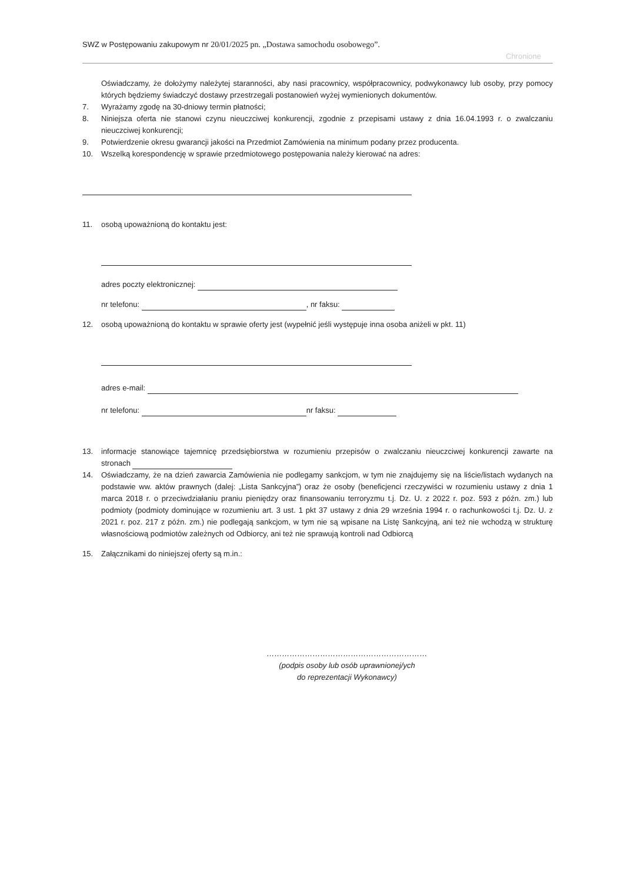SWZ w Postępowaniu zakupowym nr 20/01/2025 pn. „Dostawa samochodu osobowego”.
Chronione
Oświadczamy, że dołożymy należytej staranności, aby nasi pracownicy, współpracownicy, podwykonawcy lub osoby, przy pomocy których będziemy świadczyć dostawy przestrzegali postanowień wyżej wymienionych dokumentów.
7. Wyrażamy zgodę na 30-dniowy termin płatności;
8. Niniejsza oferta nie stanowi czynu nieuczciwej konkurencji, zgodnie z przepisami ustawy z dnia 16.04.1993 r. o zwalczaniu nieuczciwej konkurencji;
9. Potwierdzenie okresu gwarancji jakości na Przedmiot Zamówienia na minimum podany przez producenta.
10. Wszelką korespondencję w sprawie przedmiotowego postępowania należy kierować na adres:
11. osobą upoważnioną do kontaktu jest:
adres poczty elektronicznej:
nr telefonu: , nr faksu:
12. osobą upoważnioną do kontaktu w sprawie oferty jest (wypełnić jeśli występuje inna osoba aniżeli w pkt. 11)
adres e-mail:
nr telefonu: nr faksu:
13. informacje stanowiące tajemnicę przedsiębiorstwa w rozumieniu przepisów o zwalczaniu nieuczciwej konkurencji zawarte na stronach
14. Oświadczamy, że na dzień zawarcia Zamówienia nie podlegamy sankcjom, w tym nie znajdujemy się na liście/listach wydanych na podstawie ww. aktów prawnych (dalej: „Lista Sankcyjna”) oraz że osoby (beneficjenci rzeczywiści w rozumieniu ustawy z dnia 1 marca 2018 r. o przeciwdziałaniu praniu pieniędzy oraz finansowaniu terroryzmu t.j. Dz. U. z 2022 r. poz. 593 z późn. zm.) lub podmioty (podmioty dominujące w rozumieniu art. 3 ust. 1 pkt 37 ustawy z dnia 29 września 1994 r. o rachunkowości t.j. Dz. U. z 2021 r. poz. 217 z późn. zm.) nie podlegają sankcjom, w tym nie są wpisane na Listę Sankcyjną, ani też nie wchodzą w strukturę własnościową podmiotów zależnych od Odbiorcy, ani też nie sprawują kontroli nad Odbiorcą
15. Załącznikami do niniejszej oferty są m.in.:
………………………………………………………
(podpis osoby lub osób uprawnionej/ych
do reprezentacji Wykonawcy)